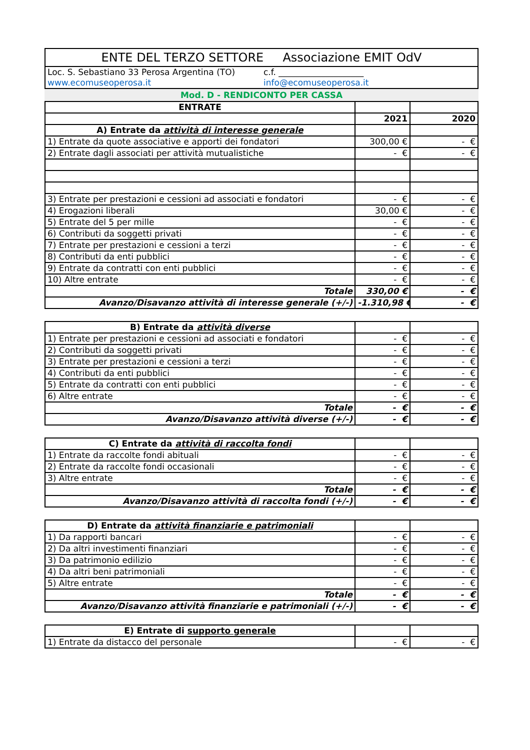| ENTE DEL TERZO SETTORE Associazione EMIT OdV | |
| Loc. S. Sebastiano 33 Perosa Argentina (TO) | c.f. ____________________ |
| www.ecomuseoperosa.it | info@ecomuseoperosa.it |
Mod. D - RENDICONTO PER CASSA
| ENTRATE | | |
| | 2021 | 2020 |
| A) Entrate da attività di interesse generale | | |
| 1) Entrate da quote associative e apporti dei fondatori | 300,00 € | - € |
| 2) Entrate dagli associati per attività mutualistiche | - € | - € |
| 3) Entrate per prestazioni e cessioni ad associati e fondatori | - € | - € |
| 4) Erogazioni liberali | 30,00 € | - € |
| 5) Entrate del 5 per mille | - € | - € |
| 6) Contributi da soggetti privati | - € | - € |
| 7) Entrate per prestazioni e cessioni a terzi | - € | - € |
| 8) Contributi da enti pubblici | - € | - € |
| 9) Entrate da contratti con enti pubblici | - € | - € |
| 10) Altre entrate | - € | - € |
| Totale | 330,00 € | - € |
| Avanzo/Disavanzo attività di interesse generale (+/-) | -1.310,98 € | - € |
| B) Entrate da attività diverse | | |
| 1) Entrate per prestazioni e cessioni ad associati e fondatori | - € | - € |
| 2) Contributi da soggetti privati | - € | - € |
| 3) Entrate per prestazioni e cessioni a terzi | - € | - € |
| 4) Contributi da enti pubblici | - € | - € |
| 5) Entrate da contratti con enti pubblici | - € | - € |
| 6) Altre entrate | - € | - € |
| Totale | - € | - € |
| Avanzo/Disavanzo attività diverse (+/-) | - € | - € |
| C) Entrate da attività di raccolta fondi | | |
| 1) Entrate da raccolte fondi abituali | - € | - € |
| 2) Entrate da raccolte fondi occasionali | - € | - € |
| 3) Altre entrate | - € | - € |
| Totale | - € | - € |
| Avanzo/Disavanzo attività di raccolta fondi (+/-) | - € | - € |
| D) Entrate da attività finanziarie e patrimoniali | | |
| 1) Da rapporti bancari | - € | - € |
| 2) Da altri investimenti finanziari | - € | - € |
| 3) Da patrimonio edilizio | - € | - € |
| 4) Da altri beni patrimoniali | - € | - € |
| 5) Altre entrate | - € | - € |
| Totale | - € | - € |
| Avanzo/Disavanzo attività finanziarie e patrimoniali (+/-) | - € | - € |
| E) Entrate di supporto generale | | |
| 1) Entrate da distacco del personale | - € | - € |